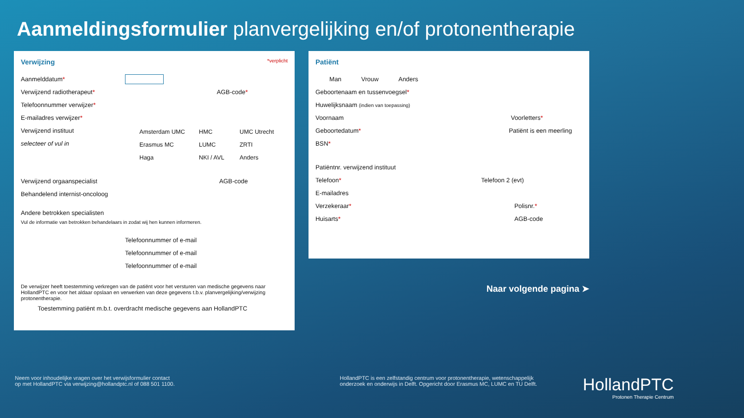Aanmeldingsformulier planvergelijking en/of protonentherapie
Verwijzing *verplicht
Aanmelddatum*
Verwijzend radiotherapeut* AGB-code *
Telefoonnummer verwijzer *
E-mailadres verwijzer *
Verwijzend instituut
selecteer of vul in
Amsterdam UMC HMC UMC Utrecht Erasmus MC LUMC ZRTI Haga NKI / AVL Anders
Verwijzend orgaanspecialist AGB-code
Behandelend internist-oncoloog
Andere betrokken specialisten
Vul de informatie van betrokken behandelaars in zodat wij hen kunnen informeren.
Telefoonnummer of e-mail
Telefoonnummer of e-mail
Telefoonnummer of e-mail
De verwijzer heeft toestemming verkregen van de patiënt voor het versturen van medische gegevens naar HollandPTC en voor het aldaar opslaan en verwerken van deze gegevens t.b.v. planvergelijking/verwijzing protonentherapie.
Toestemming patiënt m.b.t. overdracht medische gegevens aan HollandPTC
Patiënt
Man Vrouw Anders
Geboortenaam en tussenvoegsel *
Huwelijksnaam (indien van toepassing)
Voornaam Voorletters *
Geboortedatum* Patiënt is een meerling
BSN *
Patiëntnr. verwijzend instituut
Telefoon* Telefoon 2 (evt)
E-mailadres
Verzekeraar* Polisnr. *
Huisarts* AGB-code
Naar volgende pagina ➤
Neem voor inhoudelijke vragen over het verwijsformulier contact
op met HollandPTC via verwijzing@hollandptc.nl of 088 501 1100.
HollandPTC is een zelfstandig centrum voor protonentherapie, wetenschappelijk
onderzoek en onderwijs in Delft. Opgericht door Erasmus MC, LUMC en TU Delft.
HollandPTC
Protonen Therapie Centrum